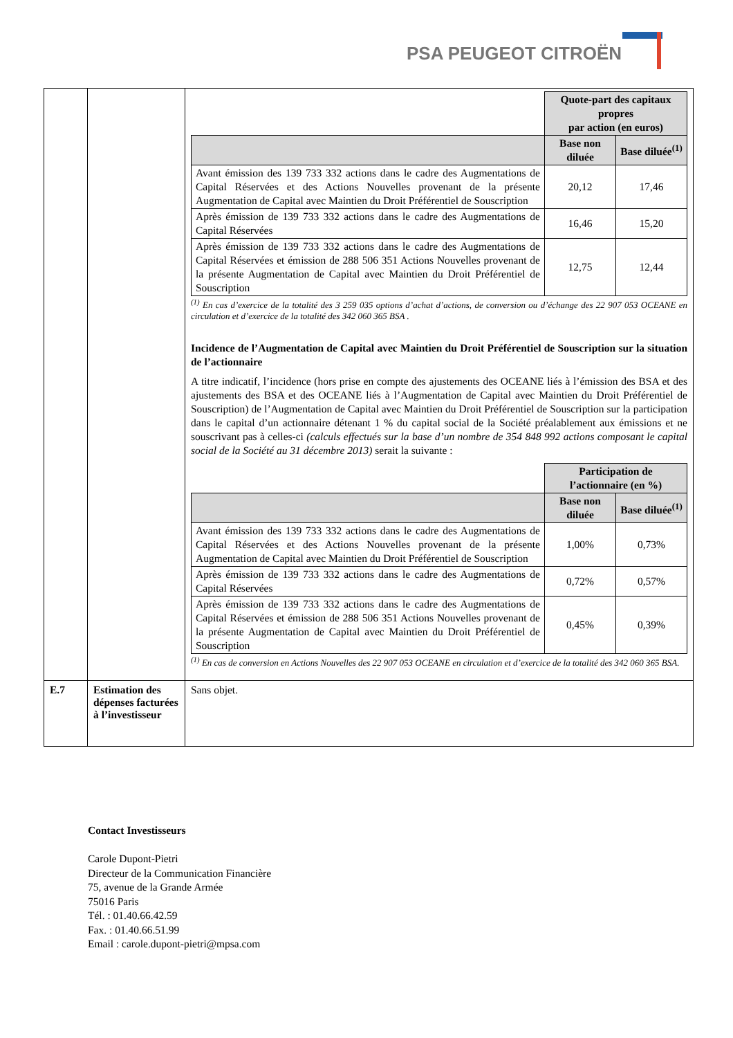PSA PEUGEOT CITROËN
| | | / / Quote-part des capitaux propres par action (en euros) / / / --- / --- / --- / / / Base non diluée / Base diluée<sup>(1)</sup> / / Avant émission des 139 733 332 actions dans le cadre des Augmentations de Capital Réservées et des Actions Nouvelles provenant de la présente Augmentation de Capital avec Maintien du Droit Préférentiel de Souscription / 20,12 / 17,46 / / Après émission de 139 733 332 actions dans le cadre des Augmentations de Capital Réservées / 16,46 / 15,20 / / Après émission de 139 733 332 actions dans le cadre des Augmentations de Capital Réservées et émission de 288 506 351 Actions Nouvelles provenant de la présente Augmentation de Capital avec Maintien du Droit Préférentiel de Souscription / 12,75 / 12,44 / <sup>(1)</sup> En cas d’exercice de la totalité des 3 259 035 options d’achat d’actions, de conversion ou d’échange des 22 907 053 OCEANE en circulation et d’exercice de la totalité des 342 060 365 BSA . Incidence de l’Augmentation de Capital avec Maintien du Droit Préférentiel de Souscription sur la situation de l’actionnaire A titre indicatif, l’incidence (hors prise en compte des ajustements des OCEANE liés à l’émission des BSA et des ajustements des BSA et des OCEANE liés à l’Augmentation de Capital avec Maintien du Droit Préférentiel de Souscription) de l’Augmentation de Capital avec Maintien du Droit Préférentiel de Souscription sur la participation dans le capital d’un actionnaire détenant 1 % du capital social de la Société préalablement aux émissions et ne souscrivant pas à celles-ci (calculs effectués sur la base d’un nombre de 354 848 992 actions composant le capital social de la Société au 31 décembre 2013) serait la suivante : / / Participation de l’actionnaire (en %) / / / --- / --- / --- / / / Base non diluée / Base diluée<sup>(1)</sup> / / Avant émission des 139 733 332 actions dans le cadre des Augmentations de Capital Réservées et des Actions Nouvelles provenant de la présente Augmentation de Capital avec Maintien du Droit Préférentiel de Souscription / 1,00% / 0,73% / / Après émission de 139 733 332 actions dans le cadre des Augmentations de Capital Réservées / 0,72% / 0,57% / / Après émission de 139 733 332 actions dans le cadre des Augmentations de Capital Réservées et émission de 288 506 351 Actions Nouvelles provenant de la présente Augmentation de Capital avec Maintien du Droit Préférentiel de Souscription / 0,45% / 0,39% / <sup>(1)</sup> En cas de conversion en Actions Nouvelles des 22 907 053 OCEANE en circulation et d’exercice de la totalité des 342 060 365 BSA. |
| E.7 | Estimation des dépenses facturées à l’investisseur | Sans objet. |
Contact Investisseurs
Carole Dupont-Pietri
Directeur de la Communication Financière
75, avenue de la Grande Armée
75016 Paris
Tél. : 01.40.66.42.59
Fax. : 01.40.66.51.99
Email : carole.dupont-pietri@mpsa.com